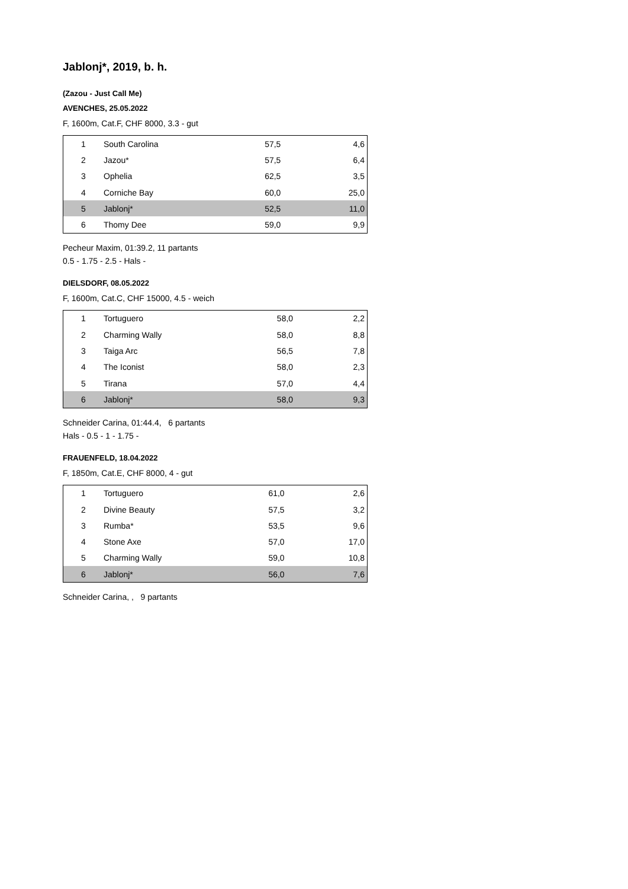Jablonj*, 2019, b. h.
(Zazou - Just Call Me)
AVENCHES, 25.05.2022
F, 1600m, Cat.F, CHF 8000, 3.3 - gut
| 1 | South Carolina | 57,5 | 4,6 |
| 2 | Jazou* | 57,5 | 6,4 |
| 3 | Ophelia | 62,5 | 3,5 |
| 4 | Corniche Bay | 60,0 | 25,0 |
| 5 | Jablonj* | 52,5 | 11,0 |
| 6 | Thomy Dee | 59,0 | 9,9 |
Pecheur Maxim, 01:39.2, 11 partants
0.5 - 1.75 - 2.5 - Hals -
DIELSDORF, 08.05.2022
F, 1600m, Cat.C, CHF 15000, 4.5 - weich
| 1 | Tortuguero | 58,0 | 2,2 |
| 2 | Charming Wally | 58,0 | 8,8 |
| 3 | Taiga Arc | 56,5 | 7,8 |
| 4 | The Iconist | 58,0 | 2,3 |
| 5 | Tirana | 57,0 | 4,4 |
| 6 | Jablonj* | 58,0 | 9,3 |
Schneider Carina, 01:44.4, 6 partants
Hals - 0.5 - 1 - 1.75 -
FRAUENFELD, 18.04.2022
F, 1850m, Cat.E, CHF 8000, 4 - gut
| 1 | Tortuguero | 61,0 | 2,6 |
| 2 | Divine Beauty | 57,5 | 3,2 |
| 3 | Rumba* | 53,5 | 9,6 |
| 4 | Stone Axe | 57,0 | 17,0 |
| 5 | Charming Wally | 59,0 | 10,8 |
| 6 | Jablonj* | 56,0 | 7,6 |
Schneider Carina, , 9 partants